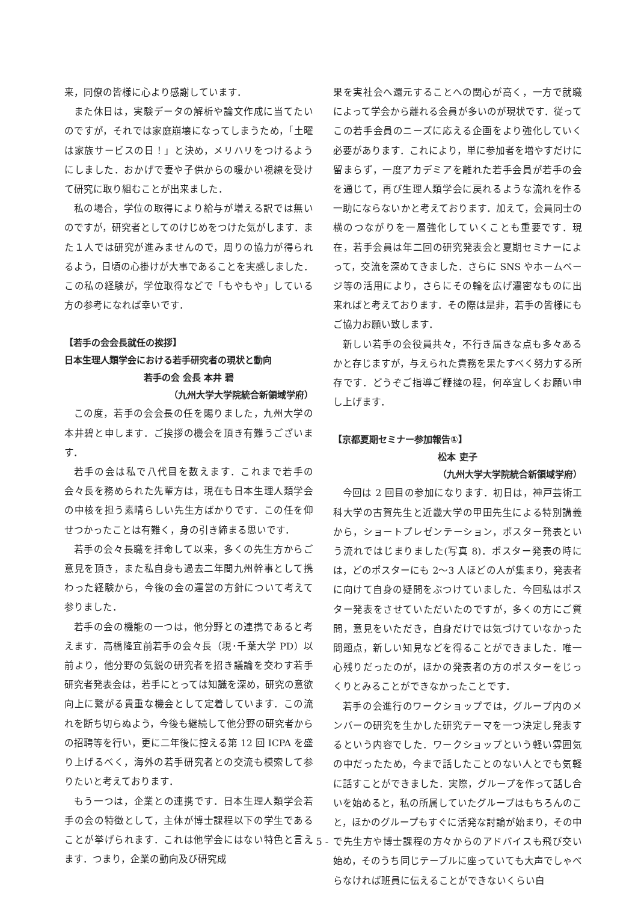来，同僚の皆様に心より感謝しています．
また休日は，実験データの解析や論文作成に当てたいのですが，それでは家庭崩壊になってしまうため，「土曜は家族サービスの日！」と決め，メリハリをつけるようにしました．おかげで妻や子供からの暖かい視線を受けて研究に取り組むことが出来ました．
私の場合，学位の取得により給与が増える訳では無いのですが，研究者としてのけじめをつけた気がします．また１人では研究が進みませんので，周りの協力が得られるよう，日頃の心掛けが大事であることを実感しました．この私の経験が，学位取得などで「もやもや」している方の参考になれば幸いです．
【若手の会会長就任の挨拶】
日本生理人類学会における若手研究者の現状と動向
若手の会 会長 本井 碧
（九州大学大学院統合新領域学府）
この度，若手の会会長の任を賜りました，九州大学の本井碧と申します．ご挨拶の機会を頂き有難うございます．
若手の会は私で八代目を数えます．これまで若手の会々長を務められた先輩方は，現在も日本生理人類学会の中核を担う素晴らしい先生方ばかりです．この任を仰せつかったことは有難く，身の引き締まる思いです．
若手の会々長職を拝命して以来，多くの先生方からご意見を頂き，また私自身も過去二年間九州幹事として携わった経験から，今後の会の運営の方針について考えて参りました．
若手の会の機能の一つは，他分野との連携であると考えます．高橋隆宜前若手の会々長（現･千葉大学 PD）以前より，他分野の気鋭の研究者を招き議論を交わす若手研究者発表会は，若手にとっては知識を深め，研究の意欲向上に繋がる貴重な機会として定着しています．この流れを断ち切らぬよう，今後も継続して他分野の研究者からの招聘等を行い，更に二年後に控える第 12 回 ICPA を盛り上げるべく，海外の若手研究者との交流も模索して参りたいと考えております．
もう一つは，企業との連携です．日本生理人類学会若手の会の特徴として，主体が博士課程以下の学生であることが挙げられます．これは他学会にはない特色と言えます．つまり，企業の動向及び研究成
果を実社会へ還元することへの関心が高く，一方で就職によって学会から離れる会員が多いのが現状です．従ってこの若手会員のニーズに応える企画をより強化していく必要があります．これにより，単に参加者を増やすだけに留まらず，一度アカデミアを離れた若手会員が若手の会を通じて，再び生理人類学会に戻れるような流れを作る一助にならないかと考えております．加えて，会員同士の横のつながりを一層強化していくことも重要です．現在，若手会員は年二回の研究発表会と夏期セミナーによって，交流を深めてきました．さらに SNS やホームページ等の活用により，さらにその輪を広げ濃密なものに出来ればと考えております．その際は是非，若手の皆様にもご協力お願い致します．
新しい若手の会役員共々，不行き届きな点も多々あるかと存じますが，与えられた責務を果たすべく努力する所存です．どうぞご指導ご鞭撻の程，何卒宜しくお願い申し上げます．
【京都夏期セミナー参加報告①】
松本 吏子
（九州大学大学院統合新領域学府）
今回は 2 回目の参加になります．初日は，神戸芸術工科大学の古賀先生と近畿大学の甲田先生による特別講義から，ショートプレゼンテーション，ポスター発表という流れではじまりました(写真 8)．ポスター発表の時には，どのポスターにも 2～3 人ほどの人が集まり，発表者に向けて自身の疑問をぶつけていました．今回私はポスター発表をさせていただいたのですが，多くの方にご質問，意見をいただき，自身だけでは気づけていなかった問題点，新しい知見などを得ることができました．唯一心残りだったのが，ほかの発表者の方のポスターをじっくりとみることができなかったことです．
若手の会進行のワークショップでは，グループ内のメンバーの研究を生かした研究テーマを一つ決定し発表するという内容でした．ワークショップという軽い雰囲気の中だったため，今まで話したことのない人とでも気軽に話すことができました．実際，グループを作って話し合いを始めると，私の所属していたグループはもちろんのこと，ほかのグループもすぐに活発な討論が始まり，その中で先生方や博士課程の方々からのアドバイスも飛び交い始め，そのうち同じテーブルに座っていても大声でしゃべらなければ班員に伝えることができないくらい白
- 5 -